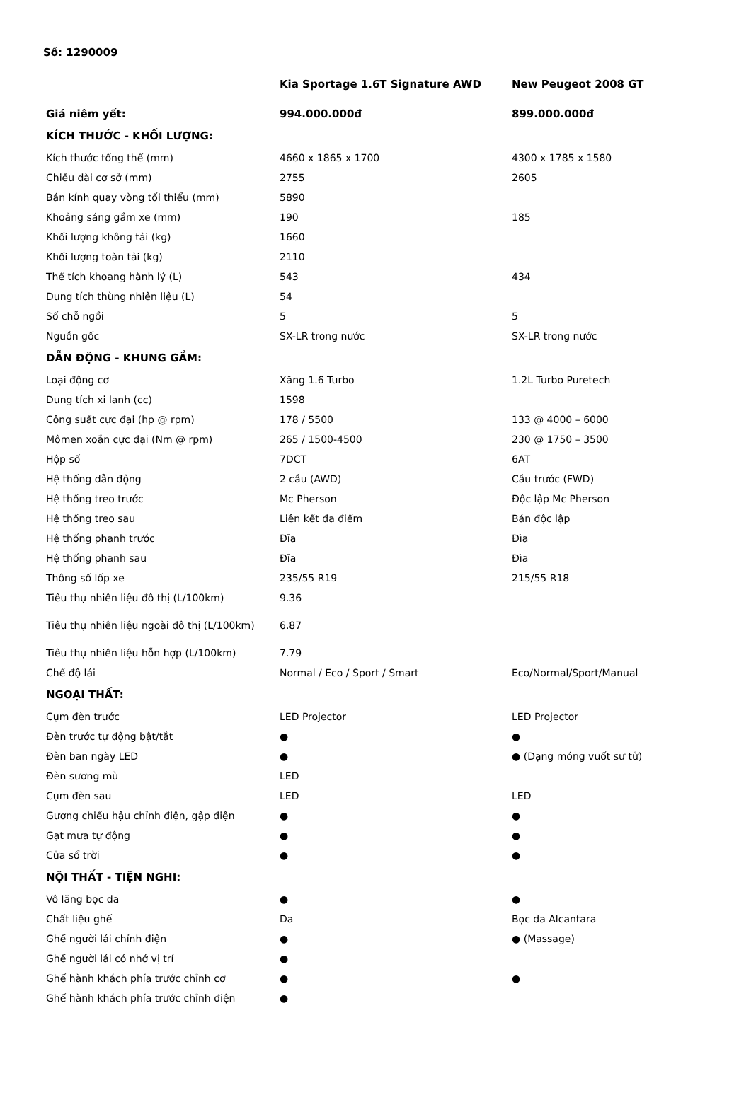Số: 1290009
| | Kia Sportage 1.6T Signature AWD | New Peugeot 2008 GT |
| --- | --- | --- |
| Giá niêm yết: | 994.000.000đ | 899.000.000đ |
| KÍCH THƯỚC - KHỐI LƯỢNG: | | |
| Kích thước tổng thể (mm) | 4660 x 1865 x 1700 | 4300 x 1785 x 1580 |
| Chiều dài cơ sở (mm) | 2755 | 2605 |
| Bán kính quay vòng tối thiểu (mm) | 5890 | |
| Khoảng sáng gầm xe (mm) | 190 | 185 |
| Khối lượng không tải (kg) | 1660 | |
| Khối lượng toàn tải (kg) | 2110 | |
| Thể tích khoang hành lý (L) | 543 | 434 |
| Dung tích thùng nhiên liệu (L) | 54 | |
| Số chỗ ngồi | 5 | 5 |
| Nguồn gốc | SX-LR trong nước | SX-LR trong nước |
| DẪN ĐỘNG - KHUNG GẦM: | | |
| Loại động cơ | Xăng 1.6 Turbo | 1.2L Turbo Puretech |
| Dung tích xi lanh (cc) | 1598 | |
| Công suất cực đại (hp @ rpm) | 178 / 5500 | 133 @ 4000 – 6000 |
| Mômen xoắn cực đại (Nm @ rpm) | 265 / 1500-4500 | 230 @ 1750 – 3500 |
| Hộp số | 7DCT | 6AT |
| Hệ thống dẫn động | 2 cầu (AWD) | Cầu trước (FWD) |
| Hệ thống treo trước | Mc Pherson | Độc lập Mc Pherson |
| Hệ thống treo sau | Liên kết đa điểm | Bán độc lập |
| Hệ thống phanh trước | Đĩa | Đĩa |
| Hệ thống phanh sau | Đĩa | Đĩa |
| Thông số lốp xe | 235/55 R19 | 215/55 R18 |
| Tiêu thụ nhiên liệu đô thị (L/100km) | 9.36 | |
| Tiêu thụ nhiên liệu ngoài đô thị (L/100km) | 6.87 | |
| Tiêu thụ nhiên liệu hỗn hợp (L/100km) | 7.79 | |
| Chế độ lái | Normal / Eco / Sport / Smart | Eco/Normal/Sport/Manual |
| NGOẠI THẤT: | | |
| Cụm đèn trước | LED Projector | LED Projector |
| Đèn trước tự động bật/tắt | ● | ● |
| Đèn ban ngày LED | ● | ● (Dạng móng vuốt sư tử) |
| Đèn sương mù | LED | |
| Cụm đèn sau | LED | LED |
| Gương chiếu hậu chỉnh điện, gập điện | ● | ● |
| Gạt mưa tự động | ● | ● |
| Cửa sổ trời | ● | ● |
| NỘI THẤT - TIỆN NGHI: | | |
| Vô lăng bọc da | ● | ● |
| Chất liệu ghế | Da | Bọc da Alcantara |
| Ghế người lái chỉnh điện | ● | ● (Massage) |
| Ghế người lái có nhớ vị trí | ● | |
| Ghế hành khách phía trước chỉnh cơ | ● | ● |
| Ghế hành khách phía trước chỉnh điện | ● | |